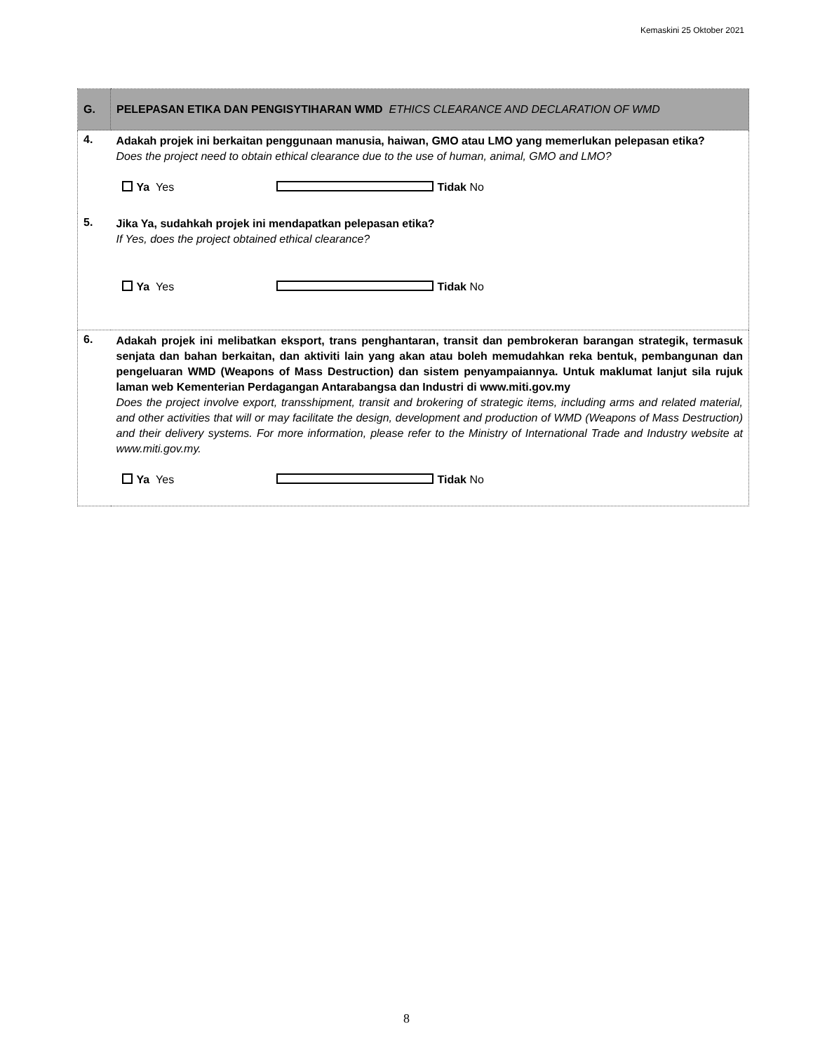Kemaskini 25 Oktober 2021
| G. | PELEPASAN ETIKA DAN PENGISYTIHARAN WMD ETHICS CLEARANCE AND DECLARATION OF WMD |
| 4. | Adakah projek ini berkaitan penggunaan manusia, haiwan, GMO atau LMO yang memerlukan pelepasan etika? Does the project need to obtain ethical clearance due to the use of human, animal, GMO and LMO? Ya Yes Tidak No |
| 5. | Jika Ya, sudahkah projek ini mendapatkan pelepasan etika? If Yes, does the project obtained ethical clearance? Ya Yes Tidak No |
| 6. | Adakah projek ini melibatkan eksport, trans penghantaran, transit dan pembrokeran barangan strategik, termasuk senjata dan bahan berkaitan, dan aktiviti lain yang akan atau boleh memudahkan reka bentuk, pembangunan dan pengeluaran WMD (Weapons of Mass Destruction) dan sistem penyampaiannya. Untuk maklumat lanjut sila rujuk laman web Kementerian Perdagangan Antarabangsa dan Industri di www.miti.gov.my Does the project involve export, transshipment, transit and brokering of strategic items, including arms and related material, and other activities that will or may facilitate the design, development and production of WMD (Weapons of Mass Destruction) and their delivery systems. For more information, please refer to the Ministry of International Trade and Industry website at www.miti.gov.my. Ya Yes Tidak No |
8